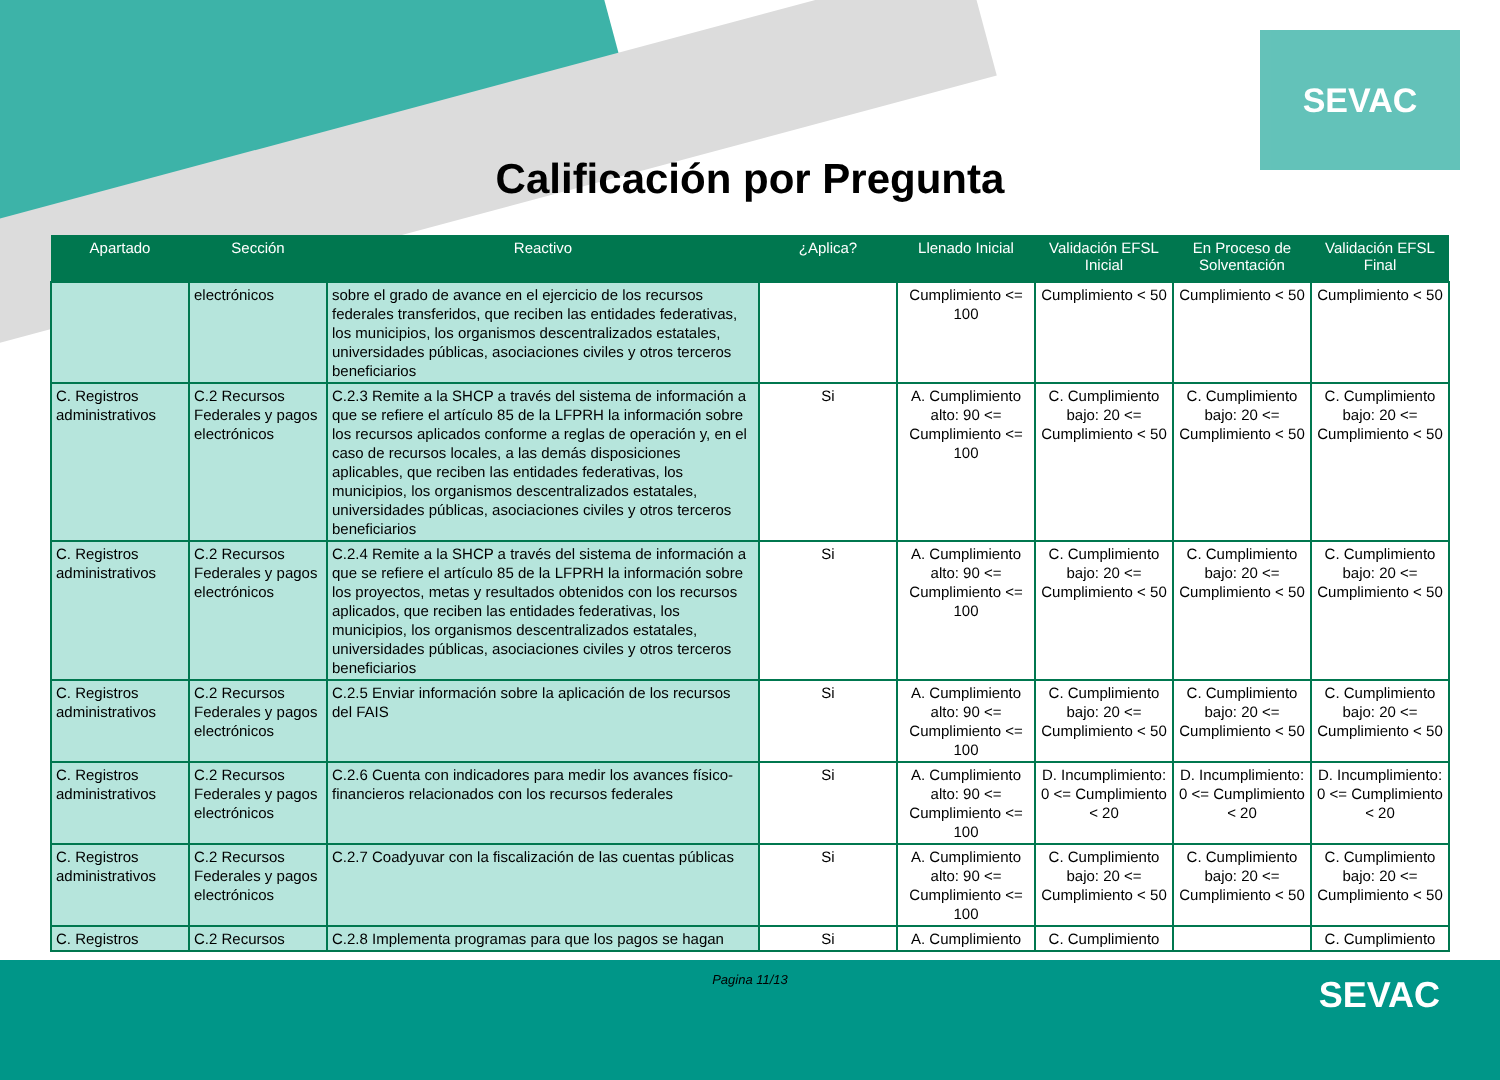SEVAC
Calificación por Pregunta
| Apartado | Sección | Reactivo | ¿Aplica? | Llenado Inicial | Validación EFSL Inicial | En Proceso de Solventación | Validación EFSL Final |
| --- | --- | --- | --- | --- | --- | --- | --- |
| | electrónicos | sobre el grado de avance en el ejercicio de los recursos federales transferidos, que reciben las entidades federativas, los municipios, los organismos descentralizados estatales, universidades públicas, asociaciones civiles y otros terceros beneficiarios | | Cumplimiento <= 100 | Cumplimiento < 50 | Cumplimiento < 50 | Cumplimiento < 50 |
| C. Registros administrativos | C.2 Recursos Federales y pagos electrónicos | C.2.3 Remite a la SHCP a través del sistema de información a que se refiere el artículo 85 de la LFPRH la información sobre los recursos aplicados conforme a reglas de operación y, en el caso de recursos locales, a las demás disposiciones aplicables, que reciben las entidades federativas, los municipios, los organismos descentralizados estatales, universidades públicas, asociaciones civiles y otros terceros beneficiarios | Si | A. Cumplimiento alto: 90 <= Cumplimiento <= 100 | C. Cumplimiento bajo: 20 <= Cumplimiento < 50 | C. Cumplimiento bajo: 20 <= Cumplimiento < 50 | C. Cumplimiento bajo: 20 <= Cumplimiento < 50 |
| C. Registros administrativos | C.2 Recursos Federales y pagos electrónicos | C.2.4 Remite a la SHCP a través del sistema de información a que se refiere el artículo 85 de la LFPRH la información sobre los proyectos, metas y resultados obtenidos con los recursos aplicados, que reciben las entidades federativas, los municipios, los organismos descentralizados estatales, universidades públicas, asociaciones civiles y otros terceros beneficiarios | Si | A. Cumplimiento alto: 90 <= Cumplimiento <= 100 | C. Cumplimiento bajo: 20 <= Cumplimiento < 50 | C. Cumplimiento bajo: 20 <= Cumplimiento < 50 | C. Cumplimiento bajo: 20 <= Cumplimiento < 50 |
| C. Registros administrativos | C.2 Recursos Federales y pagos electrónicos | C.2.5 Enviar información sobre la aplicación de los recursos del FAIS | Si | A. Cumplimiento alto: 90 <= Cumplimiento <= 100 | C. Cumplimiento bajo: 20 <= Cumplimiento < 50 | C. Cumplimiento bajo: 20 <= Cumplimiento < 50 | C. Cumplimiento bajo: 20 <= Cumplimiento < 50 |
| C. Registros administrativos | C.2 Recursos Federales y pagos electrónicos | C.2.6 Cuenta con indicadores para medir los avances físico-financieros relacionados con los recursos federales | Si | A. Cumplimiento alto: 90 <= Cumplimiento <= 100 | D. Incumplimiento: 0 <= Cumplimiento < 20 | D. Incumplimiento: 0 <= Cumplimiento < 20 | D. Incumplimiento: 0 <= Cumplimiento < 20 |
| C. Registros administrativos | C.2 Recursos Federales y pagos electrónicos | C.2.7 Coadyuvar con la fiscalización de las cuentas públicas | Si | A. Cumplimiento alto: 90 <= Cumplimiento <= 100 | C. Cumplimiento bajo: 20 <= Cumplimiento < 50 | C. Cumplimiento bajo: 20 <= Cumplimiento < 50 | C. Cumplimiento bajo: 20 <= Cumplimiento < 50 |
| C. Registros | C.2 Recursos | C.2.8 Implementa programas para que los pagos se hagan | Si | A. Cumplimiento | C. Cumplimiento | | C. Cumplimiento |
Pagina 11/13
SEVAC